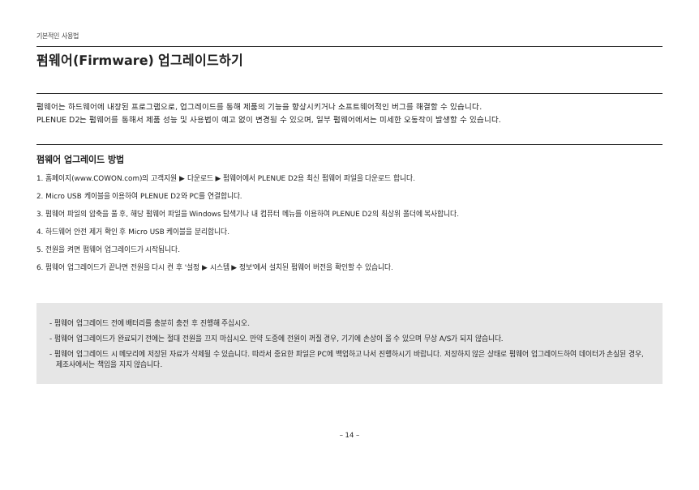기본적인 사용법
펌웨어(Firmware) 업그레이드하기
펌웨어는 하드웨어에 내장된 프로그램으로, 업그레이드를 통해 제품의 기능을 향상시키거나 소프트웨어적인 버그를 해결할 수 있습니다.
PLENUE D2는 펌웨어를 통해서 제품 성능 및 사용법이 예고 없이 변경될 수 있으며, 일부 펌웨어에서는 미세한 오동작이 발생할 수 있습니다.
펌웨어 업그레이드 방법
1. 홈페이지(www.COWON.com)의 고객지원 ▶ 다운로드 ▶ 펌웨어에서 PLENUE D2용 최신 펌웨어 파일을 다운로드 합니다.
2. Micro USB 케이블을 이용하여 PLENUE D2와 PC를 연결합니다.
3. 펌웨어 파일의 압축을 풀 후, 해당 펌웨어 파일을 Windows 탐색기나 내 컴퓨터 메뉴를 이용하여 PLENUE D2의 최상위 폴더에 복사합니다.
4. 하드웨어 안전 제거 확인 후 Micro USB 케이블을 분리합니다.
5. 전원을 켜면 펌웨어 업그레이드가 시작됩니다.
6. 펌웨어 업그레이드가 끝나면 전원을 다시 켠 후 '설정 ▶ 시스템 ▶ 정보'에서 설치된 펌웨어 버전을 확인할 수 있습니다.
- 펌웨어 업그레이드 전에 배터리를 충분히 충전 후 진행해 주십시오.
- 펌웨어 업그레이드가 완료되기 전에는 절대 전원을 끄지 마십시오. 만약 도중에 전원이 꺼질 경우, 기기에 손상이 올 수 있으며 무상 A/S가 되지 않습니다.
- 펌웨어 업그레이드 시 메모리에 저장된 자료가 삭제될 수 있습니다. 따라서 중요한 파일은 PC에 백업하고 나서 진행하시기 바랍니다. 저장하지 않은 상태로 펌웨어 업그레이드하여 데이터가 손실된 경우, 제조사에서는 책임을 지지 않습니다.
– 14 –